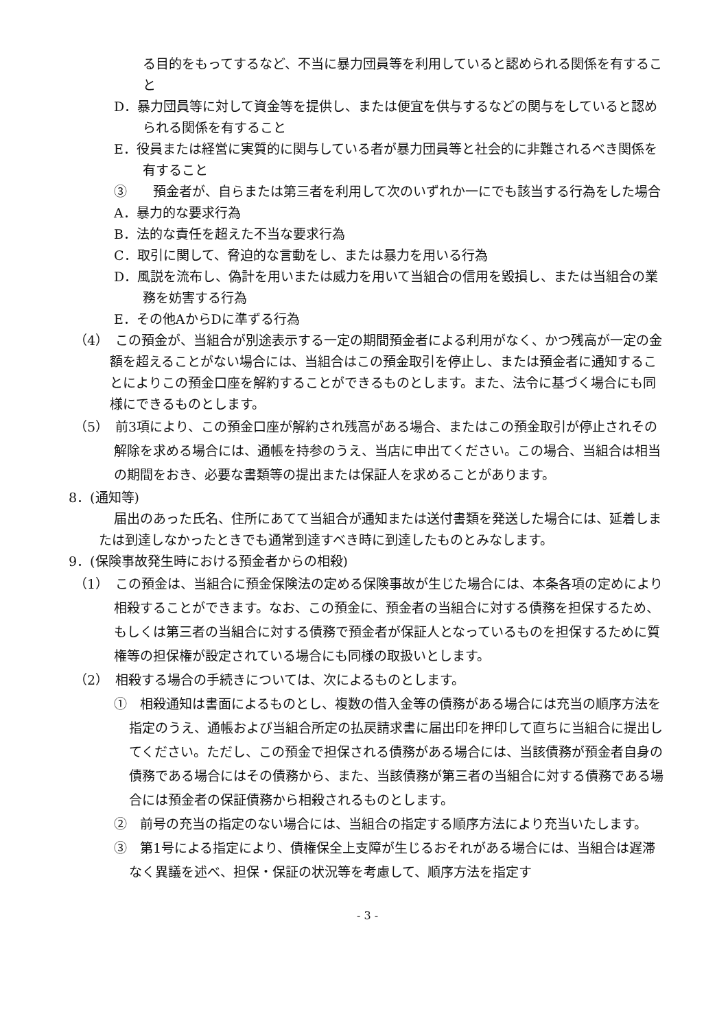る目的をもってするなど、不当に暴力団員等を利用していると認められる関係を有すること
D．暴力団員等に対して資金等を提供し、または便宜を供与するなどの関与をしていると認められる関係を有すること
E．役員または経営に実質的に関与している者が暴力団員等と社会的に非難されるべき関係を有すること
③　　預金者が、自らまたは第三者を利用して次のいずれか一にでも該当する行為をした場合
A．暴力的な要求行為
B．法的な責任を超えた不当な要求行為
C．取引に関して、脅迫的な言動をし、または暴力を用いる行為
D．風説を流布し、偽計を用いまたは威力を用いて当組合の信用を毀損し、または当組合の業務を妨害する行為
E．その他AからDに準ずる行為
（4）　この預金が、当組合が別途表示する一定の期間預金者による利用がなく、かつ残高が一定の金額を超えることがない場合には、当組合はこの預金取引を停止し、または預金者に通知することによりこの預金口座を解約することができるものとします。また、法令に基づく場合にも同様にできるものとします。
（5）　前3項により、この預金口座が解約され残高がある場合、またはこの預金取引が停止されその解除を求める場合には、通帳を持参のうえ、当店に申出てください。この場合、当組合は相当の期間をおき、必要な書類等の提出または保証人を求めることがあります。
8．(通知等)
届出のあった氏名、住所にあてて当組合が通知または送付書類を発送した場合には、延着しまたは到達しなかったときでも通常到達すべき時に到達したものとみなします。
9．(保険事故発生時における預金者からの相殺)
（1）　この預金は、当組合に預金保険法の定める保険事故が生じた場合には、本条各項の定めにより相殺することができます。なお、この預金に、預金者の当組合に対する債務を担保するため、もしくは第三者の当組合に対する債務で預金者が保証人となっているものを担保するために質権等の担保権が設定されている場合にも同様の取扱いとします。
（2）　相殺する場合の手続きについては、次によるものとします。
①　相殺通知は書面によるものとし、複数の借入金等の債務がある場合には充当の順序方法を指定のうえ、通帳および当組合所定の払戻請求書に届出印を押印して直ちに当組合に提出してください。ただし、この預金で担保される債務がある場合には、当該債務が預金者自身の債務である場合にはその債務から、また、当該債務が第三者の当組合に対する債務である場合には預金者の保証債務から相殺されるものとします。
②　前号の充当の指定のない場合には、当組合の指定する順序方法により充当いたします。
③　第1号による指定により、債権保全上支障が生じるおそれがある場合には、当組合は遅滞なく異議を述べ、担保・保証の状況等を考慮して、順序方法を指定す
- 3 -